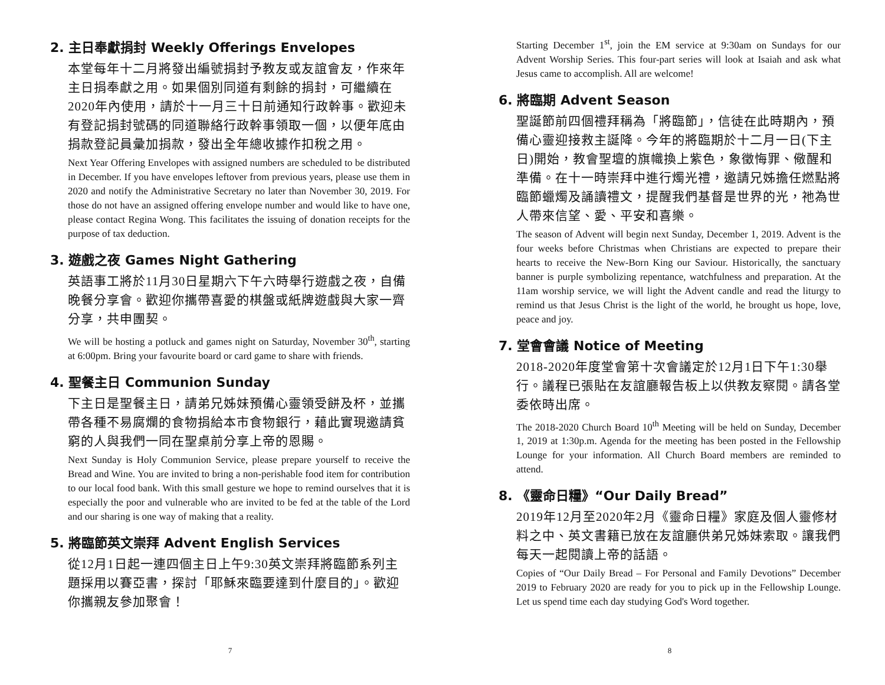2. 主日奉獻捐封 Weekly Offerings Envelopes
本堂每年十二月將發出編號捐封予教友或友誼會友，作來年主日捐奉獻之用。如果個別同道有剩餘的捐封，可繼續在2020年內使用，請於十一月三十日前通知行政幹事。歡迎未有登記捐封號碼的同道聯絡行政幹事領取一個，以便年底由捐款登記員彙加捐款，發出全年總收據作扣稅之用。
Next Year Offering Envelopes with assigned numbers are scheduled to be distributed in December. If you have envelopes leftover from previous years, please use them in 2020 and notify the Administrative Secretary no later than November 30, 2019. For those do not have an assigned offering envelope number and would like to have one, please contact Regina Wong. This facilitates the issuing of donation receipts for the purpose of tax deduction.
3. 遊戲之夜 Games Night Gathering
英語事工將於11月30日星期六下午六時舉行遊戲之夜，自備晚餐分享會。歡迎你攜帶喜愛的棋盤或紙牌遊戲與大家一齊分享，共申團契。
We will be hosting a potluck and games night on Saturday, November 30<sup>th</sup>, starting at 6:00pm. Bring your favourite board or card game to share with friends.
4. 聖餐主日 Communion Sunday
下主日是聖餐主日，請弟兄姊妹預備心靈領受餅及杯，並攜帶各種不易腐爛的食物捐給本市食物銀行，藉此實現邀請貧窮的人與我們一同在聖桌前分享上帝的恩賜。
Next Sunday is Holy Communion Service, please prepare yourself to receive the Bread and Wine. You are invited to bring a non-perishable food item for contribution to our local food bank. With this small gesture we hope to remind ourselves that it is especially the poor and vulnerable who are invited to be fed at the table of the Lord and our sharing is one way of making that a reality.
5. 將臨節英文崇拜 Advent English Services
從12月1日起一連四個主日上午9:30英文崇拜將臨節系列主題採用以賽亞書，探討「耶穌來臨要達到什麼目的」。歡迎你攜親友參加聚會！
7
Starting December 1<sup>st</sup>, join the EM service at 9:30am on Sundays for our Advent Worship Series. This four-part series will look at Isaiah and ask what Jesus came to accomplish. All are welcome!
6. 將臨期 Advent Season
聖誕節前四個禮拜稱為「將臨節」，信徒在此時期內，預備心靈迎接救主誕降。今年的將臨期於十二月一日(下主日)開始，教會聖壇的旗幟換上紫色，象徵悔罪、儆醒和準備。在十一時崇拜中進行燭光禮，邀請兄姊擔任燃點將臨節蠟燭及誦讀禮文，提醒我們基督是世界的光，祂為世人帶來信望、愛、平安和喜樂。
The season of Advent will begin next Sunday, December 1, 2019. Advent is the four weeks before Christmas when Christians are expected to prepare their hearts to receive the New-Born King our Saviour. Historically, the sanctuary banner is purple symbolizing repentance, watchfulness and preparation. At the 11am worship service, we will light the Advent candle and read the liturgy to remind us that Jesus Christ is the light of the world, he brought us hope, love, peace and joy.
7. 堂會會議 Notice of Meeting
2018-2020年度堂會第十次會議定於12月1日下午1:30舉行。議程已張貼在友誼廳報告板上以供教友察閱。請各堂委依時出席。
The 2018-2020 Church Board 10<sup>th</sup> Meeting will be held on Sunday, December 1, 2019 at 1:30p.m. Agenda for the meeting has been posted in the Fellowship Lounge for your information. All Church Board members are reminded to attend.
8. 《靈命日糧》“Our Daily Bread”
2019年12月至2020年2月《靈命日糧》家庭及個人靈修材料之中、英文書籍已放在友誼廳供弟兄姊妹索取。讓我們每天一起閱讀上帝的話語。
Copies of “Our Daily Bread – For Personal and Family Devotions” December 2019 to February 2020 are ready for you to pick up in the Fellowship Lounge. Let us spend time each day studying God's Word together.
8